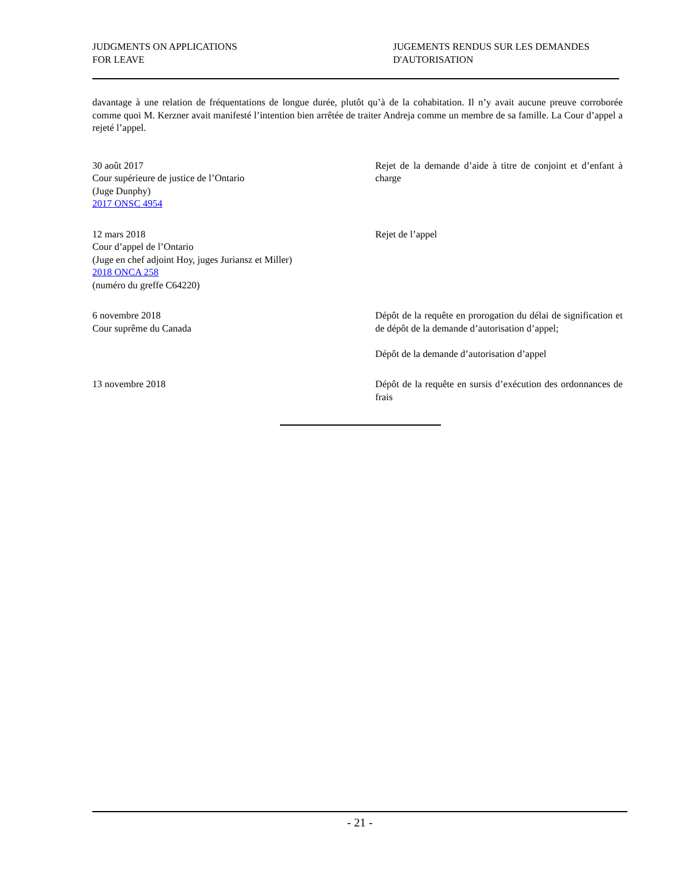JUDGMENTS ON APPLICATIONS
FOR LEAVE
JUGEMENTS RENDUS SUR LES DEMANDES
D'AUTORISATION
davantage à une relation de fréquentations de longue durée, plutôt qu’à de la cohabitation. Il n’y avait aucune preuve corroborée comme quoi M. Kerzner avait manifesté l’intention bien arrêtée de traiter Andreja comme un membre de sa famille. La Cour d’appel a rejeté l’appel.
30 août 2017
Cour supérieure de justice de l’Ontario
(Juge Dunphy)
2017 ONSC 4954
Rejet de la demande d’aide à titre de conjoint et d’enfant à charge
12 mars 2018
Cour d’appel de l’Ontario
(Juge en chef adjoint Hoy, juges Juriansz et Miller)
2018 ONCA 258
(numéro du greffe C64220)
Rejet de l’appel
6 novembre 2018
Cour suprême du Canada
Dépôt de la requête en prorogation du délai de signification et de dépôt de la demande d’autorisation d’appel;
Dépôt de la demande d’autorisation d’appel
13 novembre 2018 Dépôt de la requête en sursis d’exécution des ordonnances de frais
- 21 -